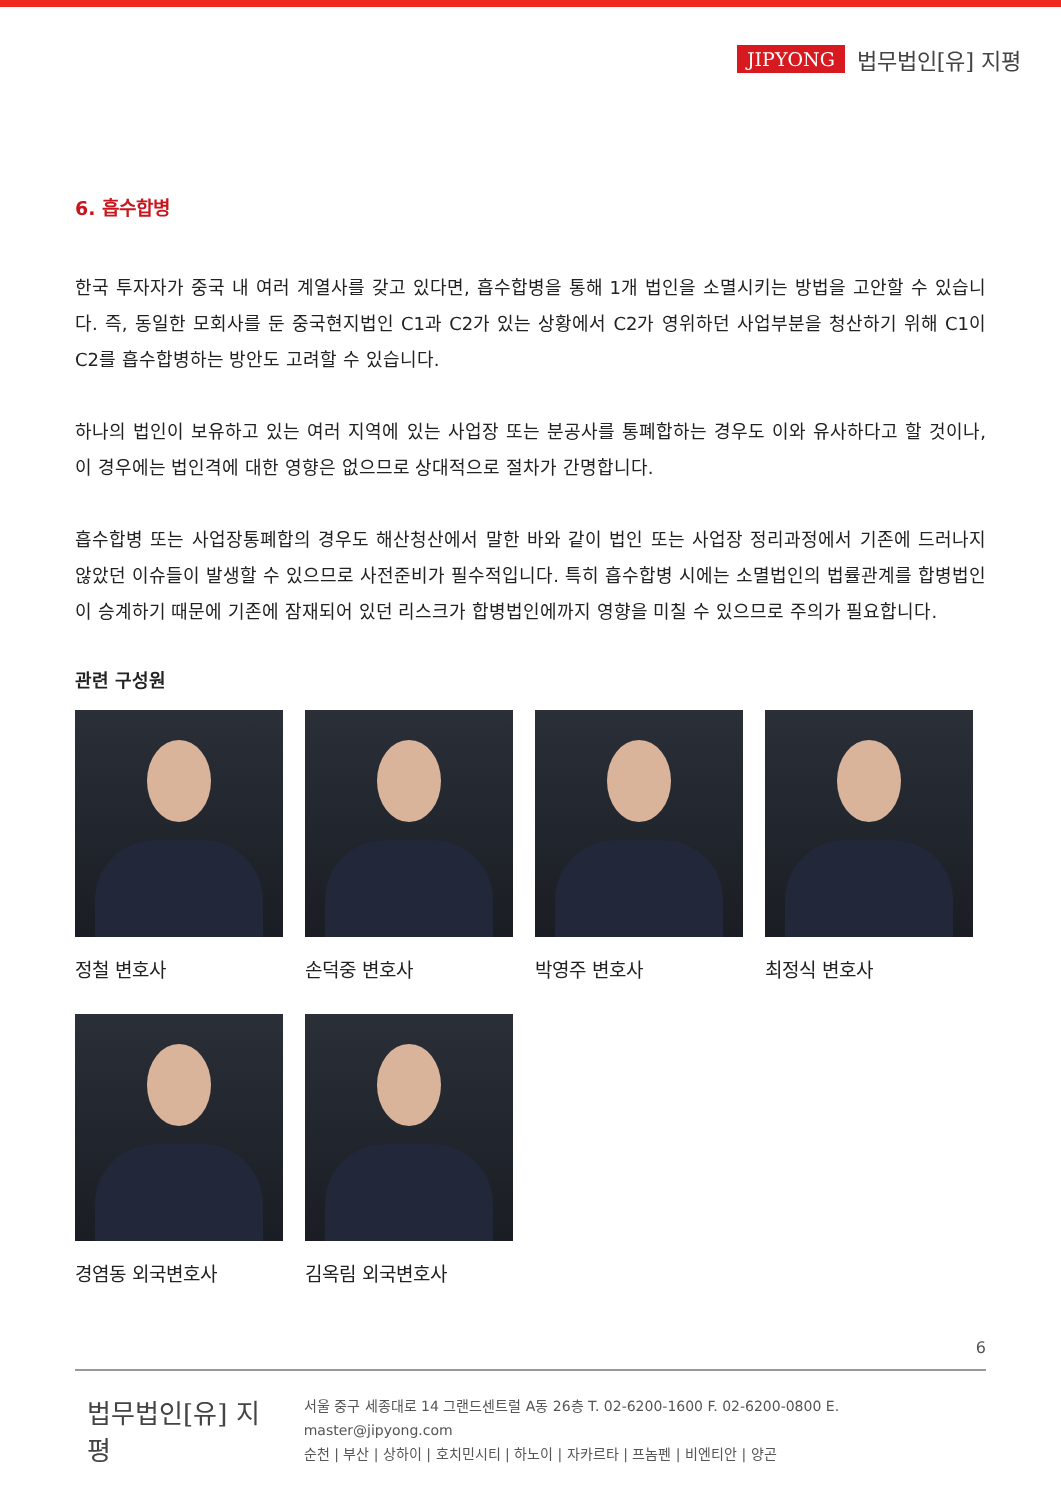JIPYONG 법무법인[유] 지평
6. 흡수합병
한국 투자자가 중국 내 여러 계열사를 갖고 있다면, 흡수합병을 통해 1개 법인을 소멸시키는 방법을 고안할 수 있습니다. 즉, 동일한 모회사를 둔 중국현지법인 C1과 C2가 있는 상황에서 C2가 영위하던 사업부분을 청산하기 위해 C1이 C2를 흡수합병하는 방안도 고려할 수 있습니다.
하나의 법인이 보유하고 있는 여러 지역에 있는 사업장 또는 분공사를 통폐합하는 경우도 이와 유사하다고 할 것이나, 이 경우에는 법인격에 대한 영향은 없으므로 상대적으로 절차가 간명합니다.
흡수합병 또는 사업장통폐합의 경우도 해산청산에서 말한 바와 같이 법인 또는 사업장 정리과정에서 기존에 드러나지 않았던 이슈들이 발생할 수 있으므로 사전준비가 필수적입니다. 특히 흡수합병 시에는 소멸법인의 법률관계를 합병법인이 승계하기 때문에 기존에 잠재되어 있던 리스크가 합병법인에까지 영향을 미칠 수 있으므로 주의가 필요합니다.
관련 구성원
정철 변호사
손덕중 변호사
박영주 변호사
최정식 변호사
경염동 외국변호사
김옥림 외국변호사
6
법무법인[유] 지평
서울 중구 세종대로 14 그랜드센트럴 A동 26층 T. 02-6200-1600 F. 02-6200-0800 E. master@jipyong.com
순천 | 부산 | 상하이 | 호치민시티 | 하노이 | 자카르타 | 프놈펜 | 비엔티안 | 양곤